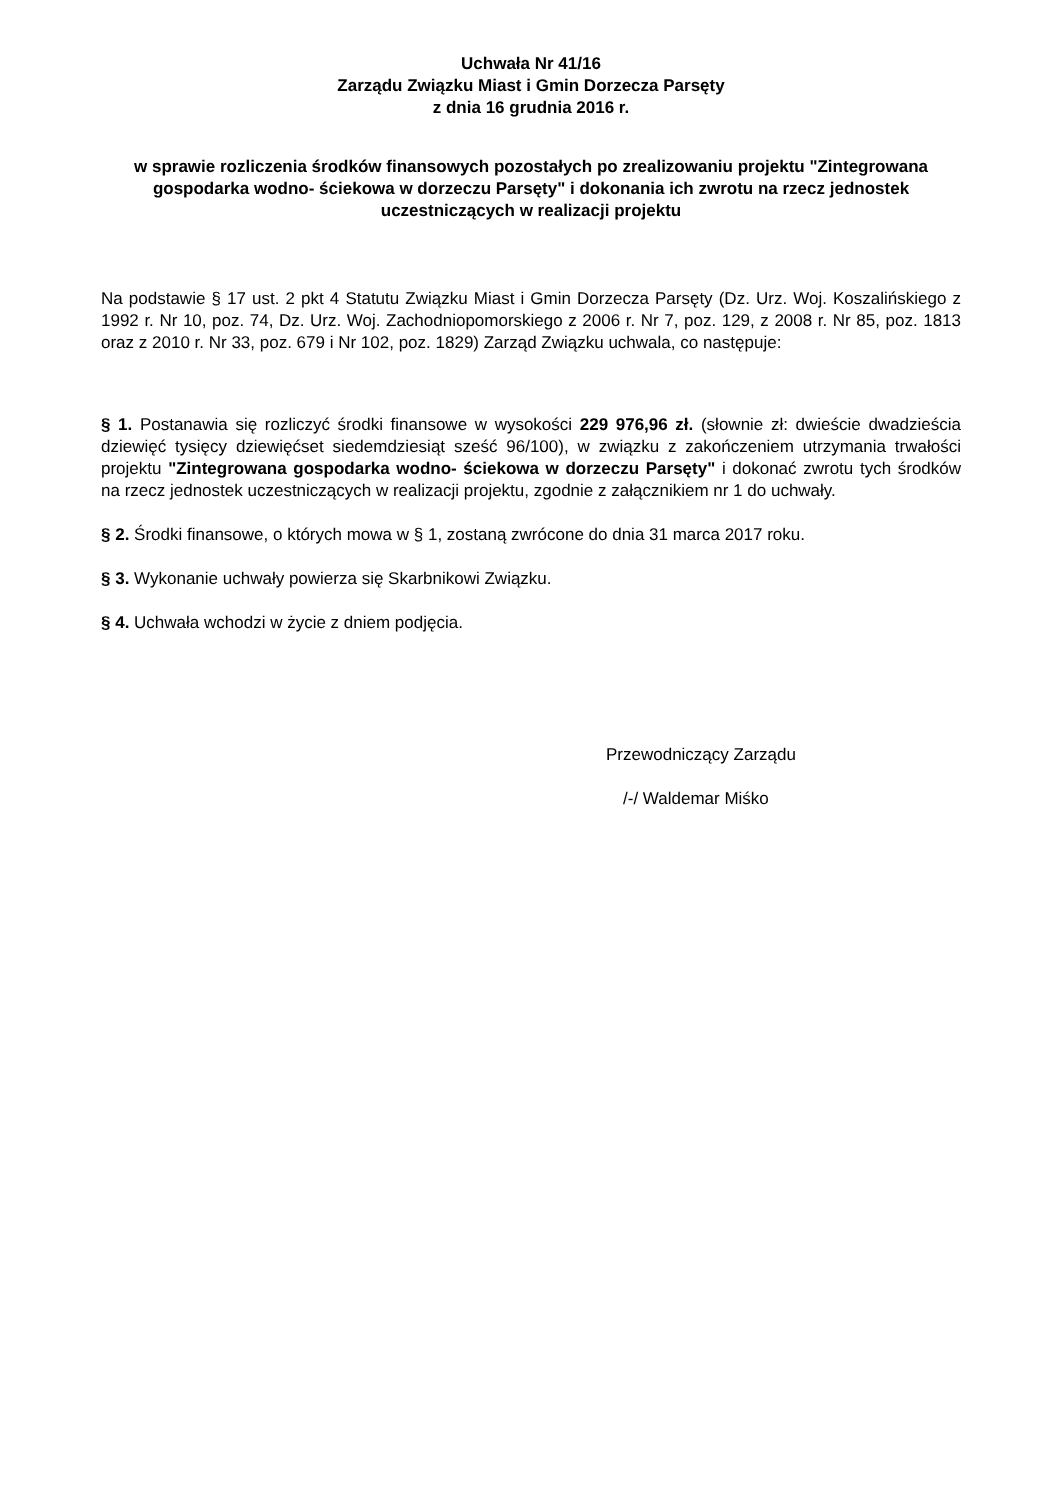Uchwała Nr 41/16
Zarządu Związku Miast i Gmin Dorzecza Parsęty
z dnia 16 grudnia 2016 r.
w sprawie rozliczenia środków finansowych pozostałych po zrealizowaniu projektu "Zintegrowana gospodarka wodno- ściekowa w dorzeczu Parsęty" i dokonania ich zwrotu na rzecz jednostek uczestniczących w realizacji projektu
Na podstawie § 17 ust. 2 pkt 4 Statutu Związku Miast i Gmin Dorzecza Parsęty (Dz. Urz. Woj. Koszalińskiego z 1992 r. Nr 10, poz. 74, Dz. Urz. Woj. Zachodniopomorskiego z 2006 r. Nr 7, poz. 129, z 2008 r. Nr 85, poz. 1813 oraz z 2010 r. Nr 33, poz. 679 i Nr 102, poz. 1829) Zarząd Związku uchwala, co następuje:
§ 1. Postanawia się rozliczyć środki finansowe w wysokości 229 976,96 zł. (słownie zł: dwieście dwadzieścia dziewięć tysięcy dziewięćset siedemdziesiąt sześć 96/100), w związku z zakończeniem utrzymania trwałości projektu "Zintegrowana gospodarka wodno- ściekowa w dorzeczu Parsęty" i dokonać zwrotu tych środków na rzecz jednostek uczestniczących w realizacji projektu, zgodnie z załącznikiem nr 1 do uchwały.
§ 2. Środki finansowe, o których mowa w § 1, zostaną zwrócone do dnia 31 marca 2017 roku.
§ 3. Wykonanie uchwały powierza się Skarbnikowi Związku.
§ 4. Uchwała wchodzi w życie z dniem podjęcia.
Przewodniczący Zarządu
/-/ Waldemar Miśko